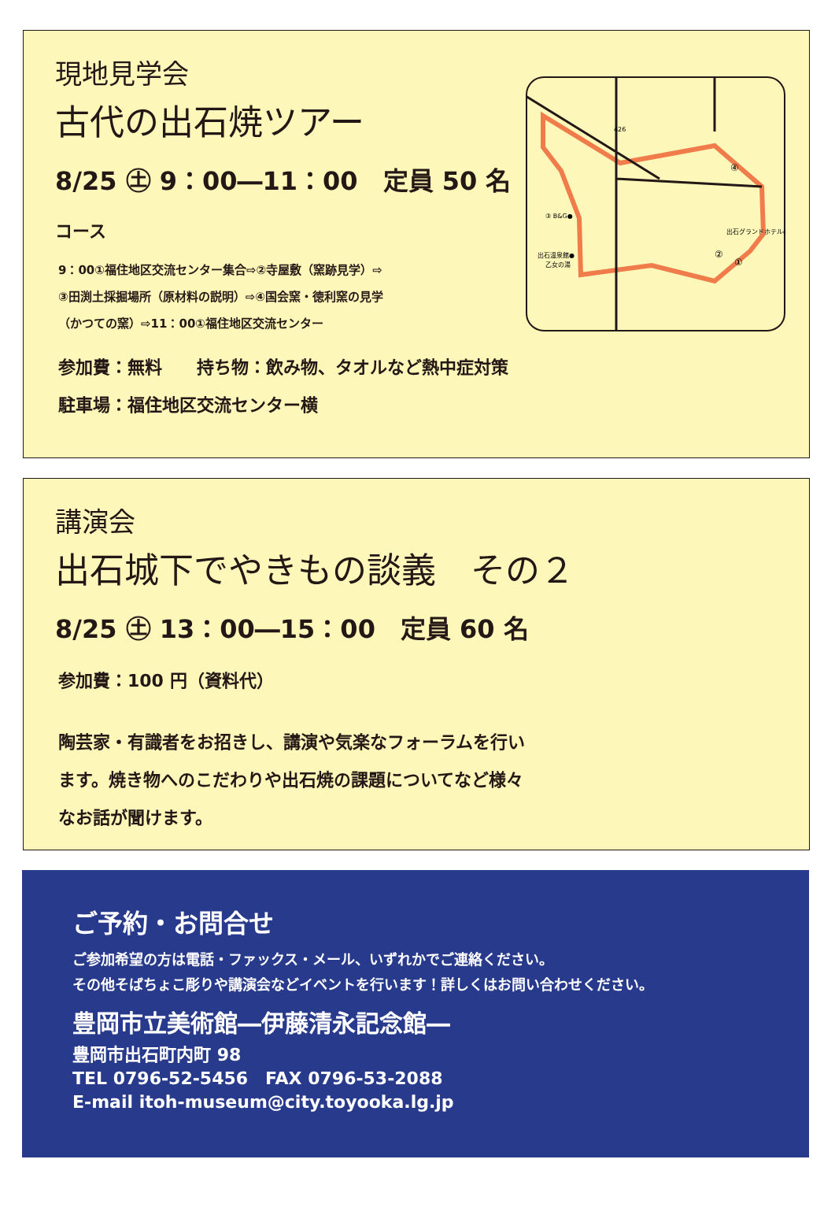③ B&G●
出石グランドホテル●
出石温泉館●
乙女の湯
②
④
①
426
現地見学会
古代の出石焼ツアー
8/25 ㊏ 9：00―11：00　定員 50 名
コース
9：00①福住地区交流センター集合⇨②寺屋敷（窯跡見学）⇨
③田渕土採掘場所（原材料の説明）⇨④国会窯・徳利窯の見学
（かつての窯）⇨11：00①福住地区交流センター
参加費：無料　　持ち物：飲み物、タオルなど熱中症対策
駐車場：福住地区交流センター横
講演会
出石城下でやきもの談義　その２
8/25 ㊏ 13：00―15：00　定員 60 名
参加費：100 円（資料代）
陶芸家・有識者をお招きし、講演や気楽なフォーラムを行い
ます。焼き物へのこだわりや出石焼の課題についてなど様々
なお話が聞けます。
ご予約・お問合せ
ご参加希望の方は電話・ファックス・メール、いずれかでご連絡ください。
その他そばちょこ彫りや講演会などイベントを行います！詳しくはお問い合わせください。
豊岡市立美術館―伊藤清永記念館―
豊岡市出石町内町 98
TEL 0796-52-5456　FAX 0796-53-2088
E-mail itoh-museum@city.toyooka.lg.jp